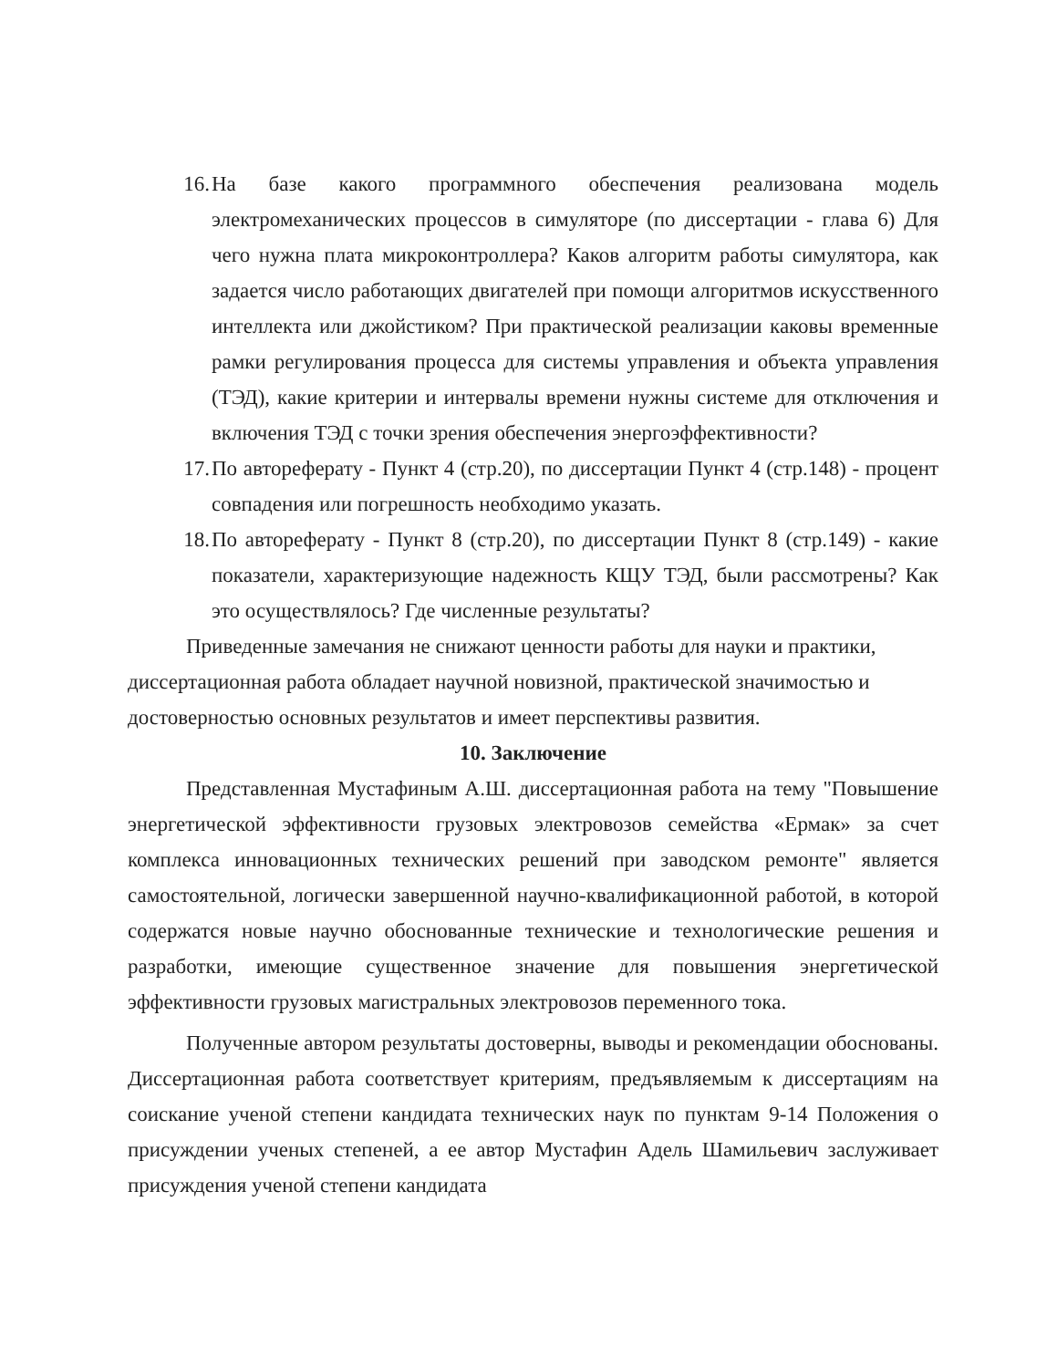16. На базе какого программного обеспечения реализована модель электромеханических процессов в симуляторе (по диссертации - глава 6) Для чего нужна плата микроконтроллера? Каков алгоритм работы симулятора, как задается число работающих двигателей при помощи алгоритмов искусственного интеллекта или джойстиком? При практической реализации каковы временные рамки регулирования процесса для системы управления и объекта управления (ТЭД), какие критерии и интервалы времени нужны системе для отключения и включения ТЭД с точки зрения обеспечения энергоэффективности?
17. По автореферату - Пункт 4 (стр.20), по диссертации Пункт 4 (стр.148) - процент совпадения или погрешность необходимо указать.
18. По автореферату - Пункт 8 (стр.20), по диссертации Пункт 8 (стр.149) - какие показатели, характеризующие надежность КЩУ ТЭД, были рассмотрены? Как это осуществлялось? Где численные результаты?
Приведенные замечания не снижают ценности работы для науки и практики, диссертационная работа обладает научной новизной, практической значимостью и достоверностью основных результатов и имеет перспективы развития.
10. Заключение
Представленная Мустафиным А.Ш. диссертационная работа на тему "Повышение энергетической эффективности грузовых электровозов семейства «Ермак» за счет комплекса инновационных технических решений при заводском ремонте" является самостоятельной, логически завершенной научно-квалификационной работой, в которой содержатся новые научно обоснованные технические и технологические решения и разработки, имеющие существенное значение для повышения энергетической эффективности грузовых магистральных электровозов переменного тока.
Полученные автором результаты достоверны, выводы и рекомендации обоснованы. Диссертационная работа соответствует критериям, предъявляемым к диссертациям на соискание ученой степени кандидата технических наук по пунктам 9-14 Положения о присуждении ученых степеней, а ее автор Мустафин Адель Шамильевич заслуживает присуждения ученой степени кандидата